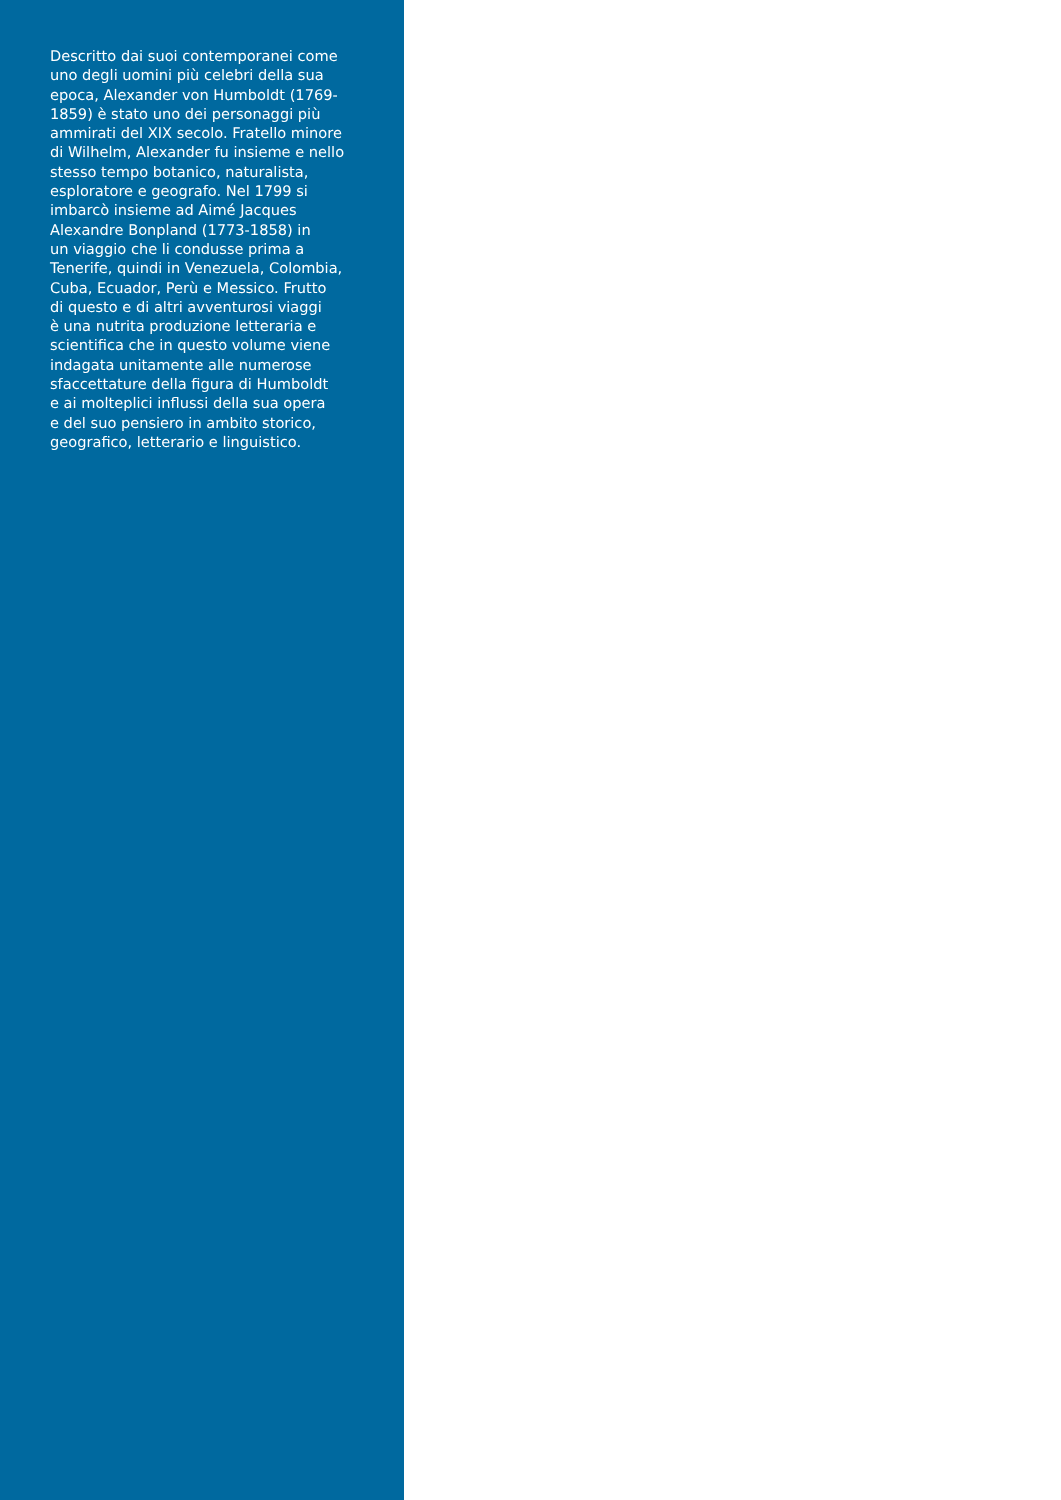Descritto dai suoi contemporanei come
uno degli uomini più celebri della sua
epoca, Alexander von Humboldt (1769-
1859) è stato uno dei personaggi più
ammirati del XIX secolo. Fratello minore
di Wilhelm, Alexander fu insieme e nello
stesso tempo botanico, naturalista,
esploratore e geografo. Nel 1799 si
imbarcò insieme ad Aimé Jacques
Alexandre Bonpland (1773-1858) in
un viaggio che li condusse prima a
Tenerife, quindi in Venezuela, Colombia,
Cuba, Ecuador, Perù e Messico. Frutto
di questo e di altri avventurosi viaggi
è una nutrita produzione letteraria e
scientifica che in questo volume viene
indagata unitamente alle numerose
sfaccettature della figura di Humboldt
e ai molteplici influssi della sua opera
e del suo pensiero in ambito storico,
geografico, letterario e linguistico.